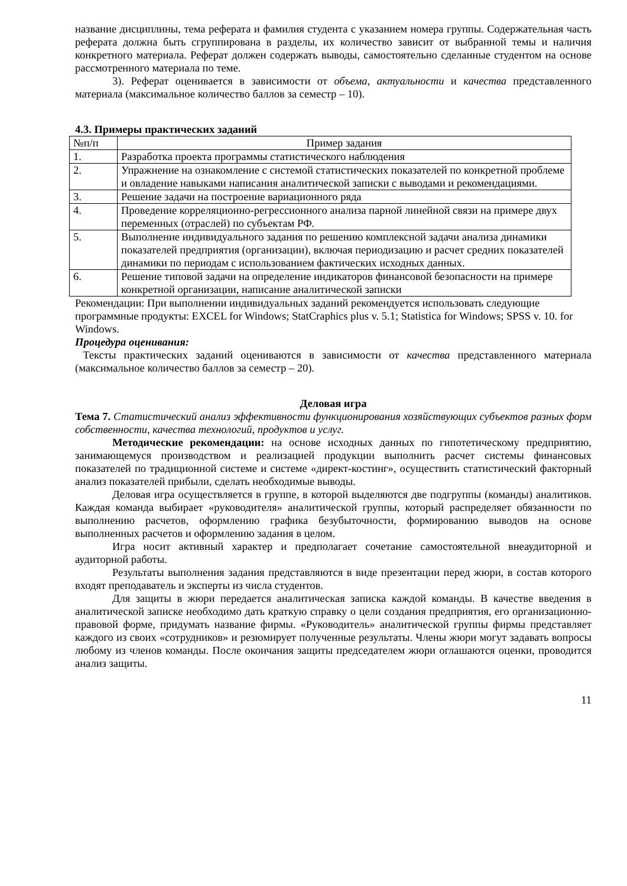название дисциплины, тема реферата и фамилия студента с указанием номера группы. Содержательная часть реферата должна быть сгруппирована в разделы, их количество зависит от выбранной темы и наличия конкретного материала. Реферат должен содержать выводы, самостоятельно сделанные студентом на основе рассмотренного материала по теме.
3). Реферат оценивается в зависимости от объема, актуальности и качества представленного материала (максимальное количество баллов за семестр – 10).
4.3. Примеры практических заданий
| №п/п | Пример задания |
| --- | --- |
| 1. | Разработка проекта программы статистического наблюдения |
| 2. | Упражнение на ознакомление с системой статистических показателей по конкретной проблеме и овладение навыками написания аналитической записки с выводами и рекомендациями. |
| 3. | Решение задачи на построение вариационного ряда |
| 4. | Проведение корреляционно-регрессионного анализа парной линейной связи на примере двух переменных (отраслей) по субъектам РФ. |
| 5. | Выполнение индивидуального задания по решению комплексной задачи анализа динамики показателей предприятия (организации), включая периодизацию и расчет средних показателей динамики по периодам с использованием фактических исходных данных. |
| 6. | Решение типовой задачи на определение индикаторов финансовой безопасности на примере конкретной организации, написание аналитической записки |
Рекомендации: При выполнении индивидуальных заданий рекомендуется использовать следующие программные продукты: EXCEL for Windows; StatCraphics plus v. 5.1; Statistica for Windows; SPSS v. 10. for Windows.
Процедура оценивания:
Тексты практических заданий оцениваются в зависимости от качества представленного материала (максимальное количество баллов за семестр – 20).
Деловая игра
Тема 7. Статистический анализ эффективности функционирования хозяйствующих субъектов разных форм собственности, качества технологий, продуктов и услуг.
Методические рекомендации: на основе исходных данных по гипотетическому предприятию, занимающемуся производством и реализацией продукции выполнить расчет системы финансовых показателей по традиционной системе и системе «директ-костинг», осуществить статистический факторный анализ показателей прибыли, сделать необходимые выводы.
Деловая игра осуществляется в группе, в которой выделяются две подгруппы (команды) аналитиков. Каждая команда выбирает «руководителя» аналитической группы, который распределяет обязанности по выполнению расчетов, оформлению графика безубыточности, формированию выводов на основе выполненных расчетов и оформлению задания в целом.
Игра носит активный характер и предполагает сочетание самостоятельной внеаудиторной и аудиторной работы.
Результаты выполнения задания представляются в виде презентации перед жюри, в состав которого входят преподаватель и эксперты из числа студентов.
Для защиты в жюри передается аналитическая записка каждой команды. В качестве введения в аналитической записке необходимо дать краткую справку о цели создания предприятия, его организационно-правовой форме, придумать название фирмы. «Руководитель» аналитической группы фирмы представляет каждого из своих «сотрудников» и резюмирует полученные результаты. Члены жюри могут задавать вопросы любому из членов команды. После окончания защиты председателем жюри оглашаются оценки, проводится анализ защиты.
11